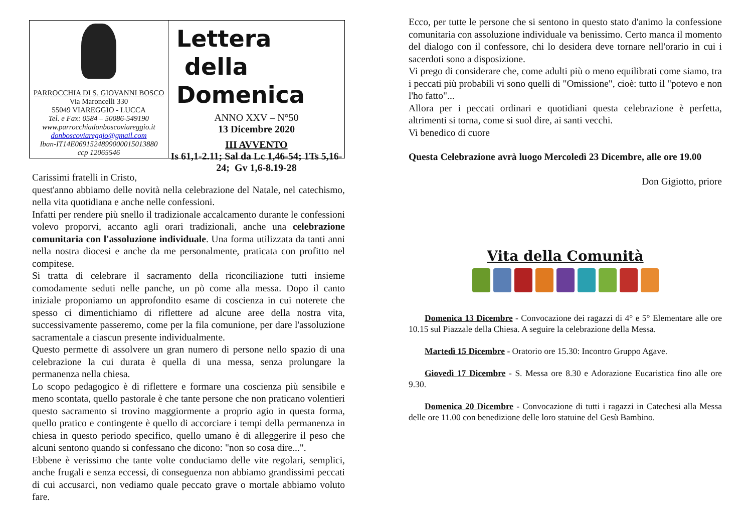PARROCCHIA DI S. GIOVANNI BOSCO
Via Maroncelli 330
55049 VIAREGGIO - LUCCA
Tel. e Fax: 0584 – 50086-549190
www.parrocchiadonboscoviareggio.it
donboscoviareggio@gmail.com
Iban-IT14E0691524899000015013880
ccp 12065546
Lettera
della Domenica
ANNO XXV – N°50
13 Dicembre 2020
III AVVENTO
Is 61,1-2.11; Sal da Lc 1,46-54; 1Ts 5,16-24; Gv 1,6-8.19-28
Carissimi fratelli in Cristo,
quest'anno abbiamo delle novità nella celebrazione del Natale, nel catechismo, nella vita quotidiana e anche nelle confessioni.
Infatti per rendere più snello il tradizionale accalcamento durante le confessioni volevo proporvi, accanto agli orari tradizionali, anche una celebrazione comunitaria con l'assoluzione individuale. Una forma utilizzata da tanti anni nella nostra diocesi e anche da me personalmente, praticata con profitto nel compitese.
Si tratta di celebrare il sacramento della riconciliazione tutti insieme comodamente seduti nelle panche, un pò come alla messa. Dopo il canto iniziale proponiamo un approfondito esame di coscienza in cui noterete che spesso ci dimentichiamo di riflettere ad alcune aree della nostra vita, successivamente passeremo, come per la fila comunione, per dare l'assoluzione sacramentale a ciascun presente individualmente.
Questo permette di assolvere un gran numero di persone nello spazio di una celebrazione la cui durata è quella di una messa, senza prolungare la permanenza nella chiesa.
Lo scopo pedagogico è di riflettere e formare una coscienza più sensibile e meno scontata, quello pastorale è che tante persone che non praticano volentieri questo sacramento si trovino maggiormente a proprio agio in questa forma, quello pratico e contingente è quello di accorciare i tempi della permanenza in chiesa in questo periodo specifico, quello umano è di alleggerire il peso che alcuni sentono quando si confessano che dicono: "non so cosa dire...".
Ebbene è verissimo che tante volte conduciamo delle vite regolari, semplici, anche frugali e senza eccessi, di conseguenza non abbiamo grandissimi peccati di cui accusarci, non vediamo quale peccato grave o mortale abbiamo voluto fare.
Ecco, per tutte le persone che si sentono in questo stato d'animo la confessione comunitaria con assoluzione individuale va benissimo. Certo manca il momento del dialogo con il confessore, chi lo desidera deve tornare nell'orario in cui i sacerdoti sono a disposizione.
Vi prego di considerare che, come adulti più o meno equilibrati come siamo, tra i peccati più probabili vi sono quelli di "Omissione", cioè: tutto il "potevo e non l'ho fatto"...
Allora per i peccati ordinari e quotidiani questa celebrazione è perfetta, altrimenti si torna, come si suol dire, ai santi vecchi.
Vi benedico di cuore
Questa Celebrazione avrà luogo Mercoledì 23 Dicembre, alle ore 19.00
Don Gigiotto, priore
Vita della Comunità
Domenica 13 Dicembre - Convocazione dei ragazzi di 4° e 5° Elementare alle ore 10.15 sul Piazzale della Chiesa. A seguire la celebrazione della Messa.
Martedì 15 Dicembre - Oratorio ore 15.30: Incontro Gruppo Agave.
Giovedì 17 Dicembre - S. Messa ore 8.30 e Adorazione Eucaristica fino alle ore 9.30.
Domenica 20 Dicembre - Convocazione di tutti i ragazzi in Catechesi alla Messa delle ore 11.00 con benedizione delle loro statuine del Gesù Bambino.